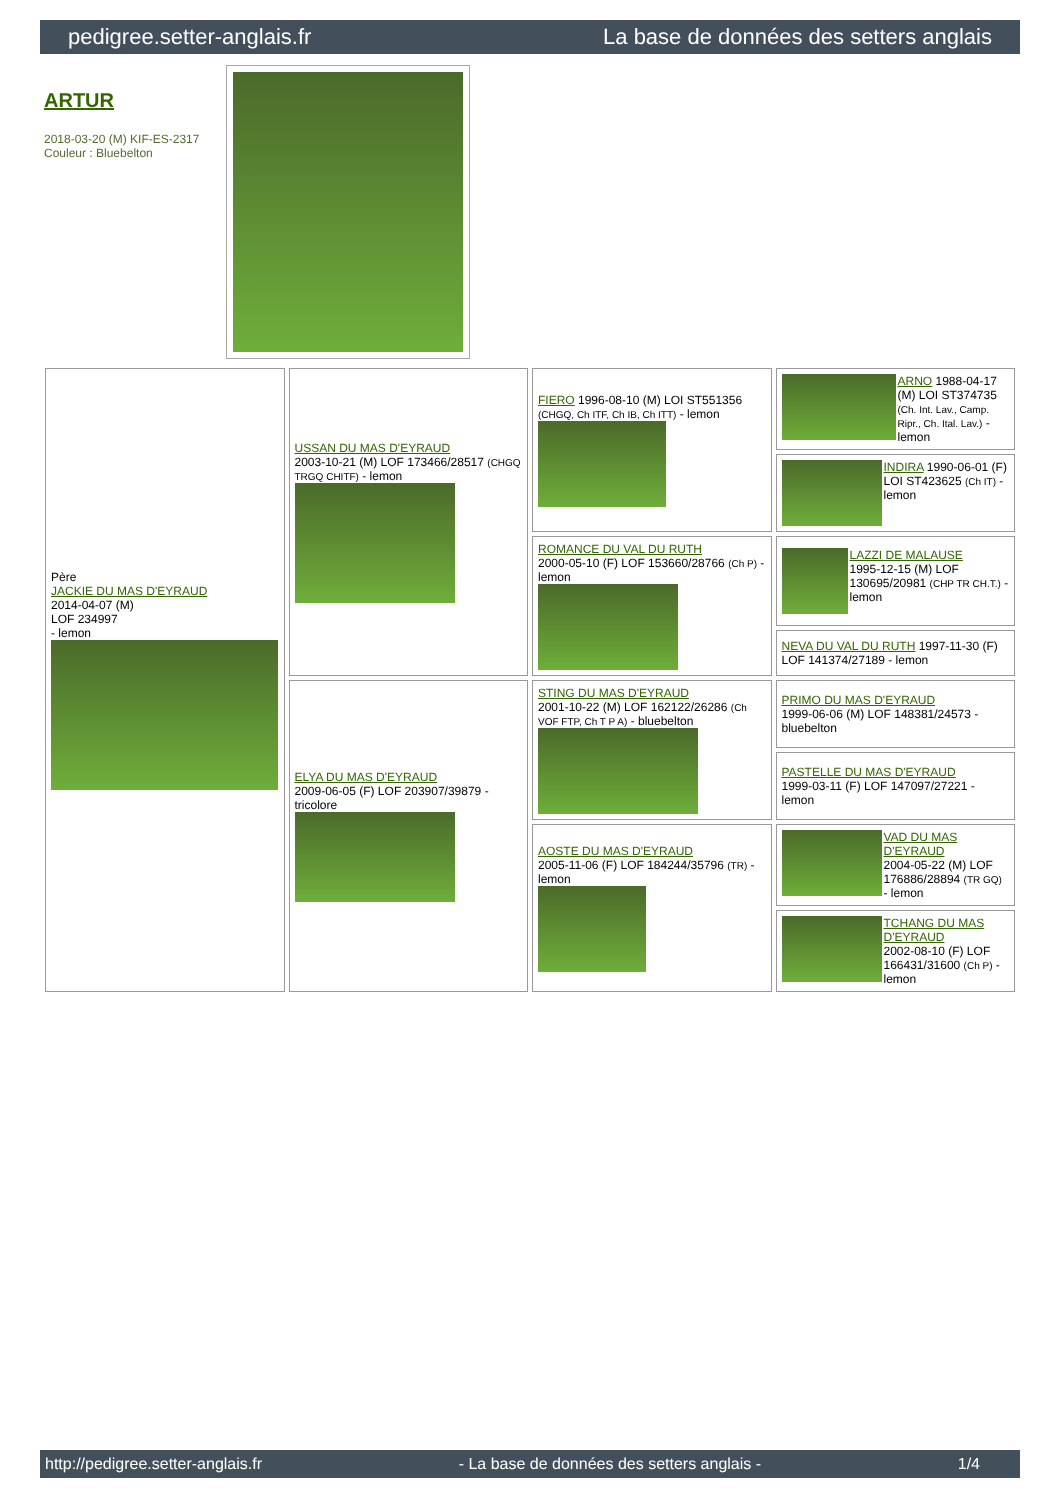pedigree.setter-anglais.fr La base de données des setters anglais
ARTUR
2018-03-20 (M) KIF-ES-2317
Couleur : Bluebelton
| Père JACKIE DU MAS D'EYRAUD 2014-04-07 (M) LOF 234997 - lemon | USSAN DU MAS D'EYRAUD 2003-10-21 (M) LOF 173466/28517 (CHGQ TRGQ CHITF) - lemon | FIERO 1996-08-10 (M) LOI ST551356 (CHGQ, Ch ITF, Ch IB, Ch ITT) - lemon | ARNO 1988-04-17 (M) LOI ST374735 (Ch. Int. Lav., Camp. Ripr., Ch. Ital. Lav.) - lemon |
| | | | INDIRA 1990-06-01 (F) LOI ST423625 (Ch IT) - lemon |
| | | ROMANCE DU VAL DU RUTH 2000-05-10 (F) LOF 153660/28766 (Ch P) - lemon | LAZZI DE MALAUSE 1995-12-15 (M) LOF 130695/20981 (CHP TR CH.T.) - lemon |
| | | | NEVA DU VAL DU RUTH 1997-11-30 (F) LOF 141374/27189 - lemon |
| | ELYA DU MAS D'EYRAUD 2009-06-05 (F) LOF 203907/39879 - tricolore | STING DU MAS D'EYRAUD 2001-10-22 (M) LOF 162122/26286 (Ch VOF FTP, Ch T P A) - bluebelton | PRIMO DU MAS D'EYRAUD 1999-06-06 (M) LOF 148381/24573 - bluebelton |
| | | | PASTELLE DU MAS D'EYRAUD 1999-03-11 (F) LOF 147097/27221 - lemon |
| | | AOSTE DU MAS D'EYRAUD 2005-11-06 (F) LOF 184244/35796 (TR) - lemon | VAD DU MAS D'EYRAUD 2004-05-22 (M) LOF 176886/28894 (TR GQ) - lemon |
| | | | TCHANG DU MAS D'EYRAUD 2002-08-10 (F) LOF 166431/31600 (Ch P) - lemon |
http://pedigree.setter-anglais.fr - La base de données des setters anglais - 1/4